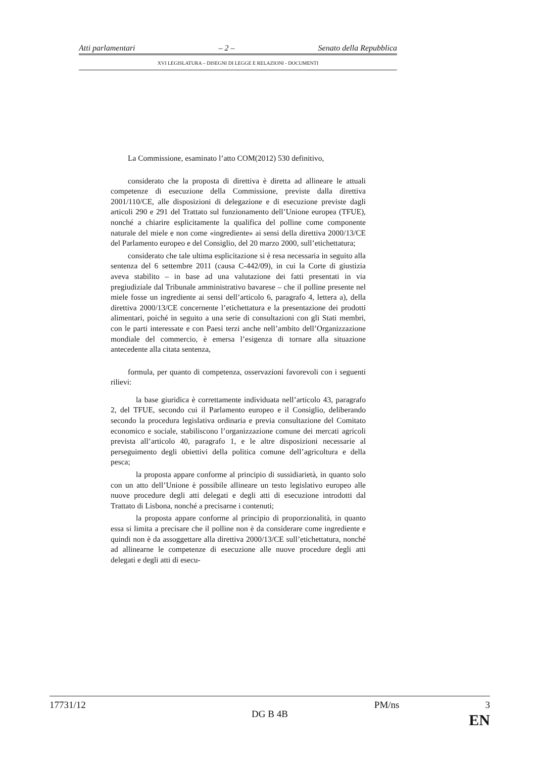Atti parlamentari – 2 – Senato della Repubblica
XVI LEGISLATURA – DISEGNI DI LEGGE E RELAZIONI - DOCUMENTI
La Commissione, esaminato l’atto COM(2012) 530 definitivo,
considerato che la proposta di direttiva è diretta ad allineare le attuali competenze di esecuzione della Commissione, previste dalla direttiva 2001/110/CE, alle disposizioni di delegazione e di esecuzione previste dagli articoli 290 e 291 del Trattato sul funzionamento dell’Unione europea (TFUE), nonché a chiarire esplicitamente la qualifica del polline come componente naturale del miele e non come «ingrediente» ai sensi della direttiva 2000/13/CE del Parlamento europeo e del Consiglio, del 20 marzo 2000, sull’etichettatura;
considerato che tale ultima esplicitazione si è resa necessaria in seguito alla sentenza del 6 settembre 2011 (causa C-442/09), in cui la Corte di giustizia aveva stabilito – in base ad una valutazione dei fatti presentati in via pregiudiziale dal Tribunale amministrativo bavarese – che il polline presente nel miele fosse un ingrediente ai sensi dell’articolo 6, paragrafo 4, lettera a), della direttiva 2000/13/CE concernente l’etichettatura e la presentazione dei prodotti alimentari, poiché in seguito a una serie di consultazioni con gli Stati membri, con le parti interessate e con Paesi terzi anche nell’ambito dell’Organizzazione mondiale del commercio, è emersa l’esigenza di tornare alla situazione antecedente alla citata sentenza,
formula, per quanto di competenza, osservazioni favorevoli con i seguenti rilievi:
la base giuridica è correttamente individuata nell’articolo 43, paragrafo 2, del TFUE, secondo cui il Parlamento europeo e il Consiglio, deliberando secondo la procedura legislativa ordinaria e previa consultazione del Comitato economico e sociale, stabiliscono l’organizzazione comune dei mercati agricoli prevista all’articolo 40, paragrafo 1, e le altre disposizioni necessarie al perseguimento degli obiettivi della politica comune dell’agricoltura e della pesca;
la proposta appare conforme al principio di sussidiarietà, in quanto solo con un atto dell’Unione è possibile allineare un testo legislativo europeo alle nuove procedure degli atti delegati e degli atti di esecuzione introdotti dal Trattato di Lisbona, nonché a precisarne i contenuti;
la proposta appare conforme al principio di proporzionalità, in quanto essa si limita a precisare che il polline non è da considerare come ingrediente e quindi non è da assoggettare alla direttiva 2000/13/CE sull’etichettatura, nonché ad allinearne le competenze di esecuzione alle nuove procedure degli atti delegati e degli atti di esecu-
17731/12 PM/ns 3
DG B 4B
EN